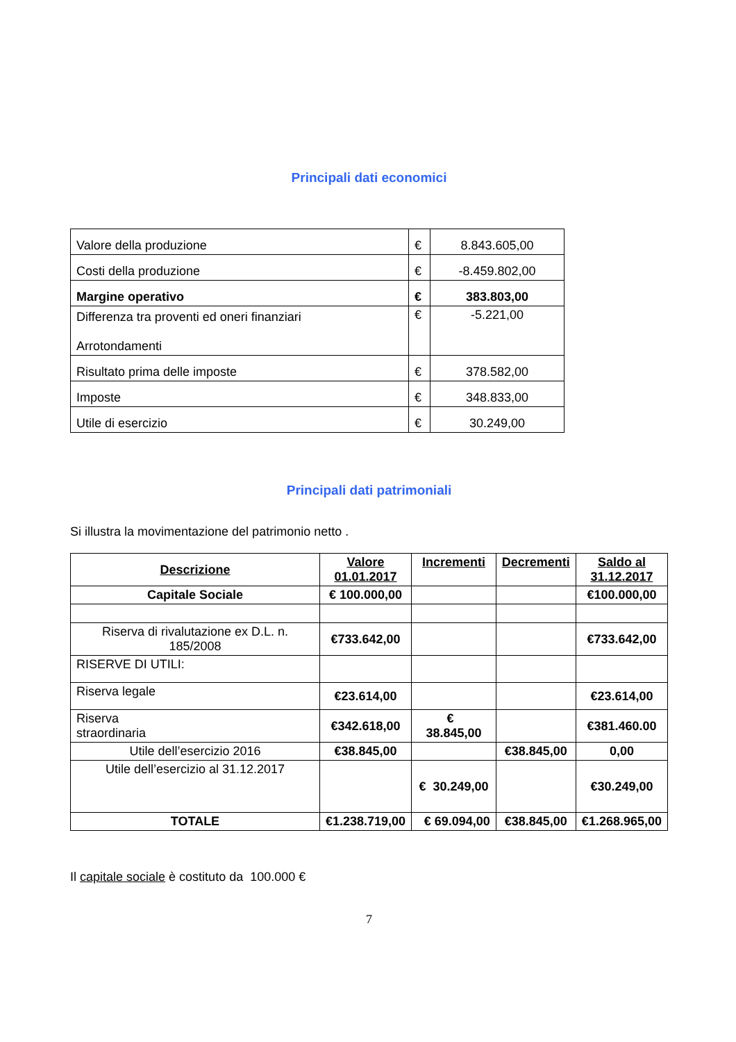Principali dati economici
| Valore della produzione | € | 8.843.605,00 |
| Costi della produzione | € | -8.459.802,00 |
| Margine operativo | € | 383.803,00 |
| Differenza tra proventi ed oneri finanziari Arrotondamenti | € | -5.221,00 |
| Risultato prima delle imposte | € | 378.582,00 |
| Imposte | € | 348.833,00 |
| Utile di esercizio | € | 30.249,00 |
Principali dati patrimoniali
Si illustra la movimentazione del patrimonio netto .
| Descrizione | Valore 01.01.2017 | Incrementi | Decrementi | Saldo al 31.12.2017 |
| --- | --- | --- | --- | --- |
| Capitale Sociale | € 100.000,00 | | | €100.000,00 |
| Riserva di rivalutazione ex D.L. n. 185/2008 | €733.642,00 | | | €733.642,00 |
| RISERVE DI UTILI: | | | | |
| Riserva legale | €23.614,00 | | | €23.614,00 |
| Riserva straordinaria | €342.618,00 | € 38.845,00 | | €381.460.00 |
| Utile dell’esercizio 2016 | €38.845,00 | | €38.845,00 | 0,00 |
| Utile dell’esercizio al 31.12.2017 | | € 30.249,00 | | €30.249,00 |
| TOTALE | €1.238.719,00 | € 69.094,00 | €38.845,00 | €1.268.965,00 |
Il capitale sociale è costituto da 100.000 €
7